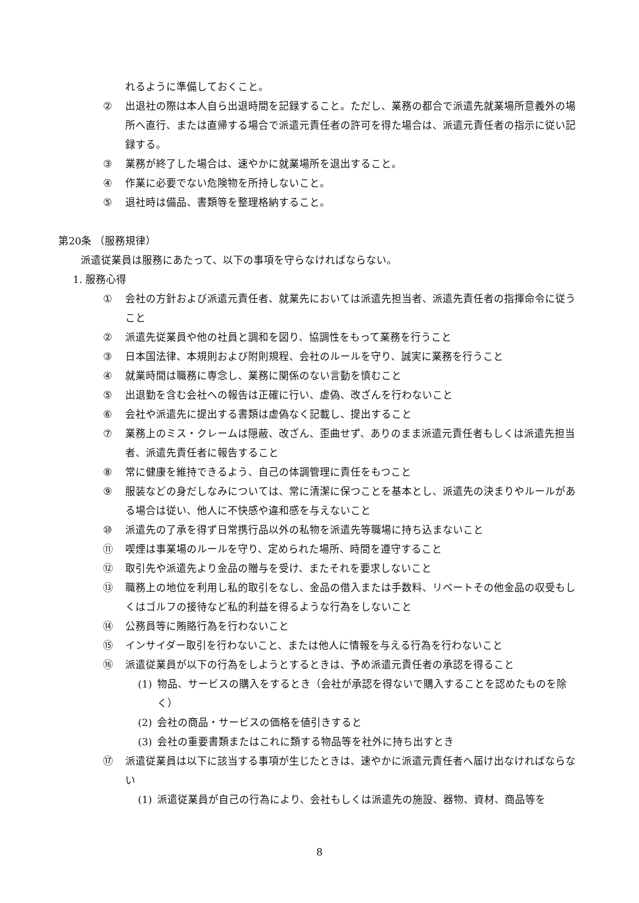れるように準備しておくこと。
② 出退社の際は本人自ら出退時間を記録すること。ただし、業務の都合で派遣先就業場所意義外の場所へ直行、または直帰する場合で派遣元責任者の許可を得た場合は、派遣元責任者の指示に従い記録する。
③ 業務が終了した場合は、速やかに就業場所を退出すること。
④ 作業に必要でない危険物を所持しないこと。
⑤ 退社時は備品、書類等を整理格納すること。
第20条 （服務規律）
派遣従業員は服務にあたって、以下の事項を守らなければならない。
1. 服務心得
① 会社の方針および派遣元責任者、就業先においては派遣先担当者、派遣先責任者の指揮命令に従うこと
② 派遣先従業員や他の社員と調和を図り、協調性をもって業務を行うこと
③ 日本国法律、本規則および附則規程、会社のルールを守り、誠実に業務を行うこと
④ 就業時間は職務に専念し、業務に関係のない言動を慎むこと
⑤ 出退勤を含む会社への報告は正確に行い、虚偽、改ざんを行わないこと
⑥ 会社や派遣先に提出する書類は虚偽なく記載し、提出すること
⑦ 業務上のミス・クレームは隠蔽、改ざん、歪曲せず、ありのまま派遣元責任者もしくは派遣先担当者、派遣先責任者に報告すること
⑧ 常に健康を維持できるよう、自己の体調管理に責任をもつこと
⑨ 服装などの身だしなみについては、常に清潔に保つことを基本とし、派遣先の決まりやルールがある場合は従い、他人に不快感や違和感を与えないこと
⑩ 派遣先の了承を得ず日常携行品以外の私物を派遣先等職場に持ち込まないこと
⑪ 喫煙は事業場のルールを守り、定められた場所、時間を遵守すること
⑫ 取引先や派遣先より金品の贈与を受け、またそれを要求しないこと
⑬ 職務上の地位を利用し私的取引をなし、金品の借入または手数料、リベートその他金品の収受もしくはゴルフの接待など私的利益を得るような行為をしないこと
⑭ 公務員等に賄賂行為を行わないこと
⑮ インサイダー取引を行わないこと、または他人に情報を与える行為を行わないこと
⑯ 派遣従業員が以下の行為をしようとするときは、予め派遣元責任者の承認を得ること
(1) 物品、サービスの購入をするとき（会社が承認を得ないで購入することを認めたものを除く）
(2) 会社の商品・サービスの価格を値引きすると
(3) 会社の重要書類またはこれに類する物品等を社外に持ち出すとき
⑰ 派遣従業員は以下に該当する事項が生じたときは、速やかに派遣元責任者へ届け出なければならない
(1) 派遣従業員が自己の行為により、会社もしくは派遣先の施設、器物、資材、商品等を
8